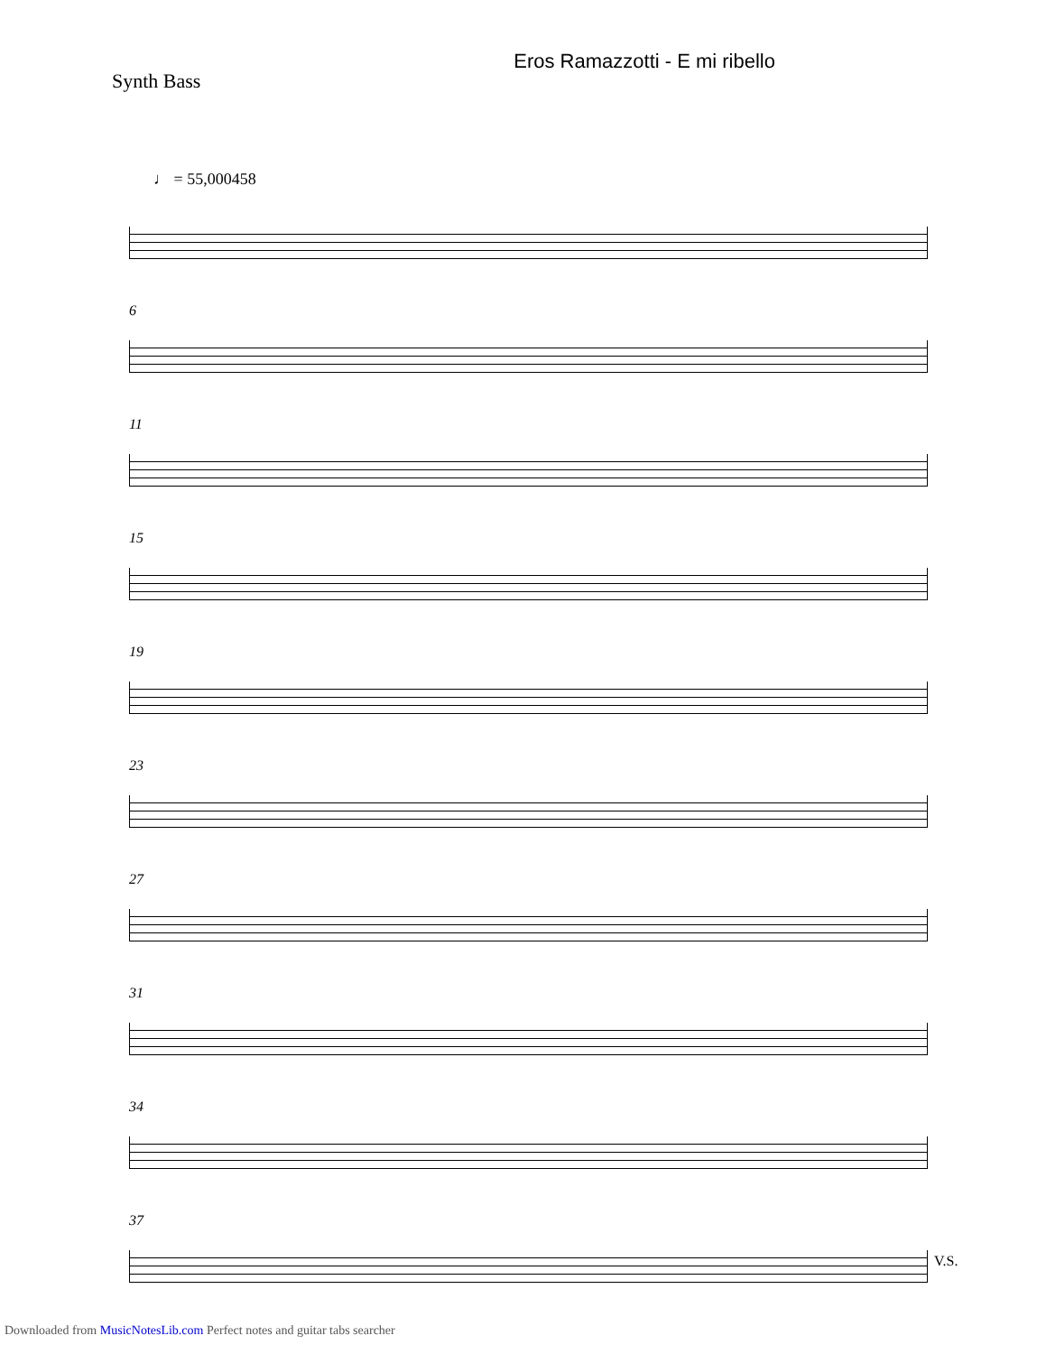Synth Bass
Eros Ramazzotti - E mi ribello
♩ = 55,000458
6
11
15
19
23
27
31
34
37
V.S.
Downloaded from MusicNotesLib.com Perfect notes and guitar tabs searcher